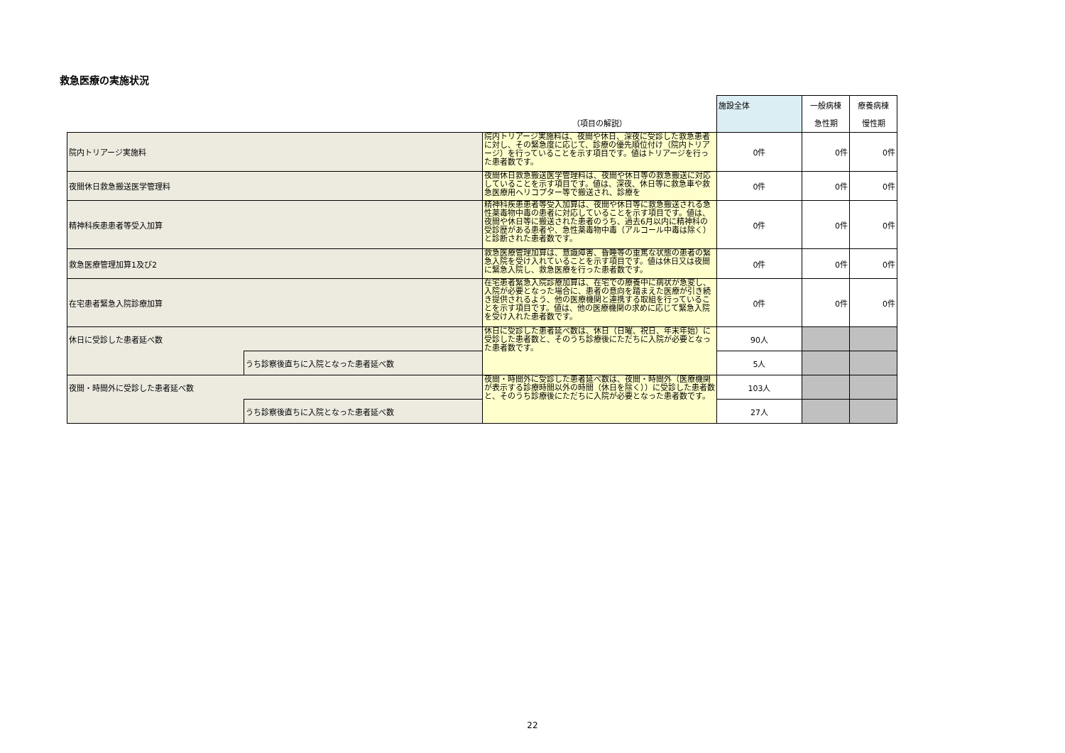救急医療の実施状況
| | | | 施設全体 | 一般病棟 | 療養病棟 |
| | | （項目の解説） | | 急性期 | 慢性期 |
| 院内トリアージ実施料 | | 院内トリアージ実施料は、夜間や休日、深夜に受診した救急患者に対し、その緊急度に応じて、診療の優先順位付け（院内トリアージ）を行っていることを示す項目です。値はトリアージを行った患者数です。 | 0件 | 0件 | 0件 |
| 夜間休日救急搬送医学管理料 | | 夜間休日救急搬送医学管理料は、夜間や休日等の救急搬送に対応していることを示す項目です。値は、深夜、休日等に救急車や救急医療用ヘリコプター等で搬送され、診療を | 0件 | 0件 | 0件 |
| 精神科疾患患者等受入加算 | | 精神科疾患患者等受入加算は、夜間や休日等に救急搬送される急性薬毒物中毒の患者に対応していることを示す項目です。値は、夜間や休日等に搬送された患者のうち、過去6月以内に精神科の受診歴がある患者や、急性薬毒物中毒（アルコール中毒は除く）と診断された患者数です。 | 0件 | 0件 | 0件 |
| 救急医療管理加算1及び2 | | 救急医療管理加算は、意識障害、昏睡等の重篤な状態の患者の緊急入院を受け入れていることを示す項目です。値は休日又は夜間に緊急入院し、救急医療を行った患者数です。 | 0件 | 0件 | 0件 |
| 在宅患者緊急入院診療加算 | | 在宅患者緊急入院診療加算は、在宅での療養中に病状が急変し、入院が必要となった場合に、患者の意向を踏まえた医療が引き続き提供されるよう、他の医療機関と連携する取組を行っていることを示す項目です。値は、他の医療機関の求めに応じて緊急入院を受け入れた患者数です。 | 0件 | 0件 | 0件 |
| 休日に受診した患者延べ数 | | 休日に受診した患者延べ数は、休日（日曜、祝日、年末年始）に受診した患者数と、そのうち診療後にただちに入院が必要となった患者数です。 | 90人 | | |
| | うち診察後直ちに入院となった患者延べ数 | | 5人 | | |
| 夜間・時間外に受診した患者延べ数 | | 夜間・時間外に受診した患者延べ数は、夜間・時間外（医療機関が表示する診療時間以外の時間（休日を除く））に受診した患者数と、そのうち診療後にただちに入院が必要となった患者数です。 | 103人 | | |
| | うち診察後直ちに入院となった患者延べ数 | | 27人 | | |
22